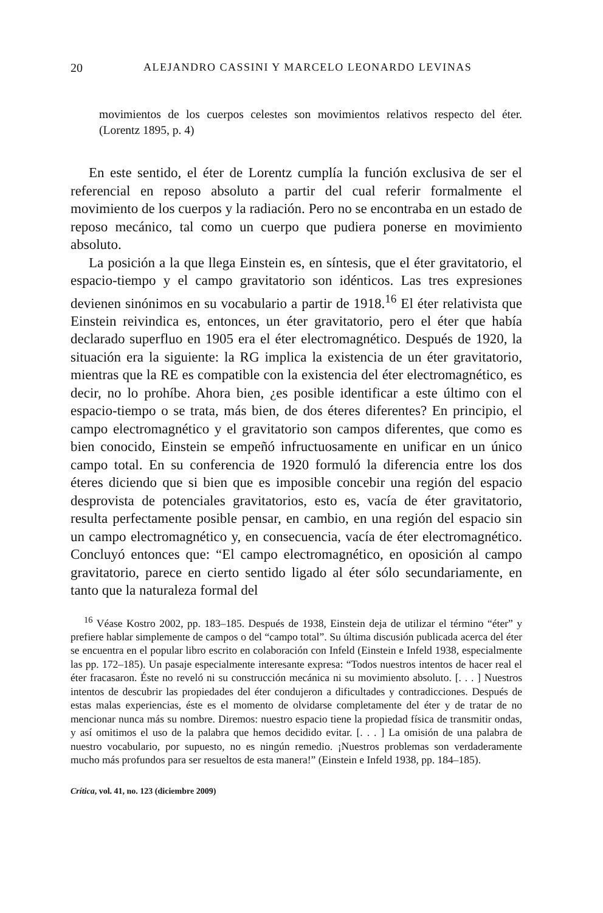20 ALEJANDRO CASSINI Y MARCELO LEONARDO LEVINAS
movimientos de los cuerpos celestes son movimientos relativos respecto del éter. (Lorentz 1895, p. 4)
En este sentido, el éter de Lorentz cumplía la función exclusiva de ser el referencial en reposo absoluto a partir del cual referir formalmente el movimiento de los cuerpos y la radiación. Pero no se encontraba en un estado de reposo mecánico, tal como un cuerpo que pudiera ponerse en movimiento absoluto.
La posición a la que llega Einstein es, en síntesis, que el éter gravitatorio, el espacio-tiempo y el campo gravitatorio son idénticos. Las tres expresiones devienen sinónimos en su vocabulario a partir de 1918.<sup>16</sup> El éter relativista que Einstein reivindica es, entonces, un éter gravitatorio, pero el éter que había declarado superfluo en 1905 era el éter electromagnético. Después de 1920, la situación era la siguiente: la RG implica la existencia de un éter gravitatorio, mientras que la RE es compatible con la existencia del éter electromagnético, es decir, no lo prohíbe. Ahora bien, ¿es posible identificar a este último con el espacio-tiempo o se trata, más bien, de dos éteres diferentes? En principio, el campo electromagnético y el gravitatorio son campos diferentes, que como es bien conocido, Einstein se empeñó infructuosamente en unificar en un único campo total. En su conferencia de 1920 formuló la diferencia entre los dos éteres diciendo que si bien que es imposible concebir una región del espacio desprovista de potenciales gravitatorios, esto es, vacía de éter gravitatorio, resulta perfectamente posible pensar, en cambio, en una región del espacio sin un campo electromagnético y, en consecuencia, vacía de éter electromagnético. Concluyó entonces que: “El campo electromagnético, en oposición al campo gravitatorio, parece en cierto sentido ligado al éter sólo secundariamente, en tanto que la naturaleza formal del
<sup>16</sup> Véase Kostro 2002, pp. 183–185. Después de 1938, Einstein deja de utilizar el término “éter” y prefiere hablar simplemente de campos o del “campo total”. Su última discusión publicada acerca del éter se encuentra en el popular libro escrito en colaboración con Infeld (Einstein e Infeld 1938, especialmente las pp. 172–185). Un pasaje especialmente interesante expresa: “Todos nuestros intentos de hacer real el éter fracasaron. Éste no reveló ni su construcción mecánica ni su movimiento absoluto. [. . . ] Nuestros intentos de descubrir las propiedades del éter condujeron a dificultades y contradicciones. Después de estas malas experiencias, éste es el momento de olvidarse completamente del éter y de tratar de no mencionar nunca más su nombre. Diremos: nuestro espacio tiene la propiedad física de transmitir ondas, y así omitimos el uso de la palabra que hemos decidido evitar. [. . . ] La omisión de una palabra de nuestro vocabulario, por supuesto, no es ningún remedio. ¡Nuestros problemas son verdaderamente mucho más profundos para ser resueltos de esta manera!” (Einstein e Infeld 1938, pp. 184–185).
Crítica, vol. 41, no. 123 (diciembre 2009)